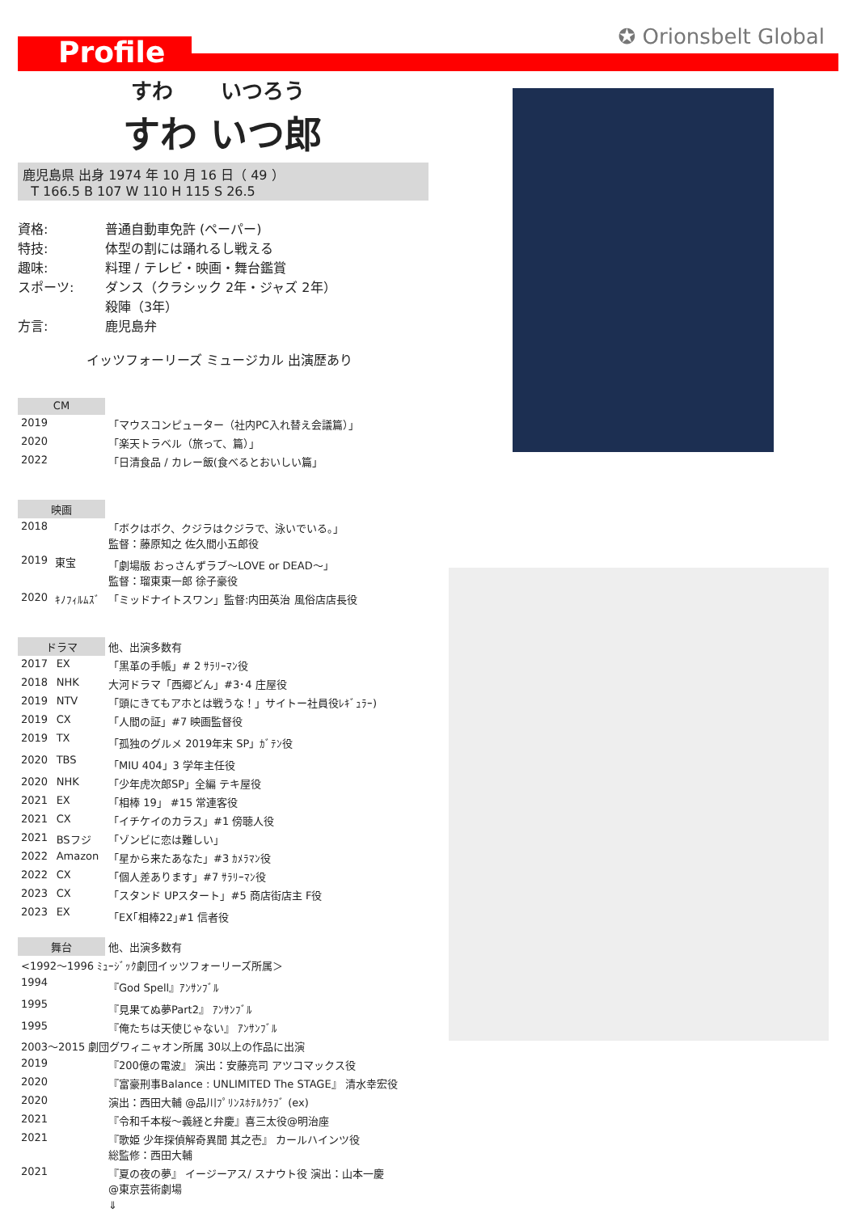Profile ✪ Orionsbelt Global
すわ いつろう
すわ いつ郎
鹿児島県 出身 1974 年 10 月 16 日（ 49 ）
T 166.5 B 107 W 110 H 115 S 26.5
資格: 普通自動車免許 (ペーパー)
特技: 体型の割には踊れるし戦える
趣味: 料理 / テレビ・映画・舞台鑑賞
スポーツ: ダンス（クラシック 2年・ジャズ 2年）
殺陣（3年）
方言: 鹿児島弁
イッツフォーリーズ ミュージカル 出演歴あり
| CM | | |
| 2019 | | 「マウスコンピューター（社内PC入れ替え会議篇）」 |
| 2020 | | 「楽天トラベル（旅って、篇）」 |
| 2022 | | 「日清食品 / カレー飯(食べるとおいしい篇」 |
| 映画 | | |
| 2018 | | 「ボクはボク、クジラはクジラで、泳いでいる。」 監督：藤原知之 佐久間小五郎役 |
| 2019 | 東宝 | 「劇場版 おっさんずラブ～LOVE or DEAD～」 監督：瑠東東一郎 徐子豪役 |
| 2020 | ｷﾉﾌｨﾙﾑｽﾞ | 「ミッドナイトスワン」監督:内田英治 風俗店店長役 |
| ドラマ | | 他、出演多数有 |
| 2017 | EX | 「黒革の手帳」# 2 ｻﾗﾘｰﾏﾝ役 |
| 2018 | NHK | 大河ドラマ「西郷どん」#3･4 庄屋役 |
| 2019 | NTV | 「頭にきてもアホとは戦うな！」サイトー社員役ﾚｷﾞｭﾗｰ) |
| 2019 | CX | 「人間の証」#7 映画監督役 |
| 2019 | TX | 「孤独のグルメ 2019年末 SP」ｶﾞﾃﾝ役 |
| 2020 | TBS | 「MIU 404」3 学年主任役 |
| 2020 | NHK | 「少年虎次郎SP」全編 テキ屋役 |
| 2021 | EX | 「相棒 19」 #15 常連客役 |
| 2021 | CX | 「イチケイのカラス」#1 傍聴人役 |
| 2021 | BSフジ | 「ゾンビに恋は難しい」 |
| 2022 | Amazon | 「星から来たあなた」#3 ｶﾒﾗﾏﾝ役 |
| 2022 | CX | 「個人差あります」#7 ｻﾗﾘｰﾏﾝ役 |
| 2023 | CX | 「スタンド UPスタート」#5 商店街店主 F役 |
| 2023 | EX | 「EX｢相棒22｣#1 信者役 |
| 舞台 | | 他、出演多数有 |
| <1992～1996 ﾐｭｰｼﾞｯｸ劇団イッツフォーリーズ所属＞ | | |
| 1994 | 『God Spell』ｱﾝｻﾝﾌﾞﾙ | |
| 1995 | 『見果てぬ夢Part2』 ｱﾝｻﾝﾌﾞﾙ | |
| 1995 | 『俺たちは天使じゃない』 ｱﾝｻﾝﾌﾞﾙ | |
| 2003～2015 劇団グワィニャオン所属 30以上の作品に出演 | | |
| 2019 | 『200億の電波』 演出：安藤亮司 アツコマックス役 | |
| 2020 | 『富豪刑事Balance : UNLIMITED The STAGE』 清水幸宏役 | |
| 2020 | 演出：西田大輔 @品川ﾌﾟﾘﾝｽﾎﾃﾙｸﾗﾌﾞ (ex) | |
| 2021 | 『令和千本桜～義経と弁慶』喜三太役@明治座 | |
| 2021 | 『歌姫 少年探偵解奇異聞 其之壱』 カールハインツ役 総監修：西田大輔 | |
| 2021 | 『夏の夜の夢』 イージーアス/ スナウト役 演出：山本一慶 @東京芸術劇場 | |
| | ⇓ | |